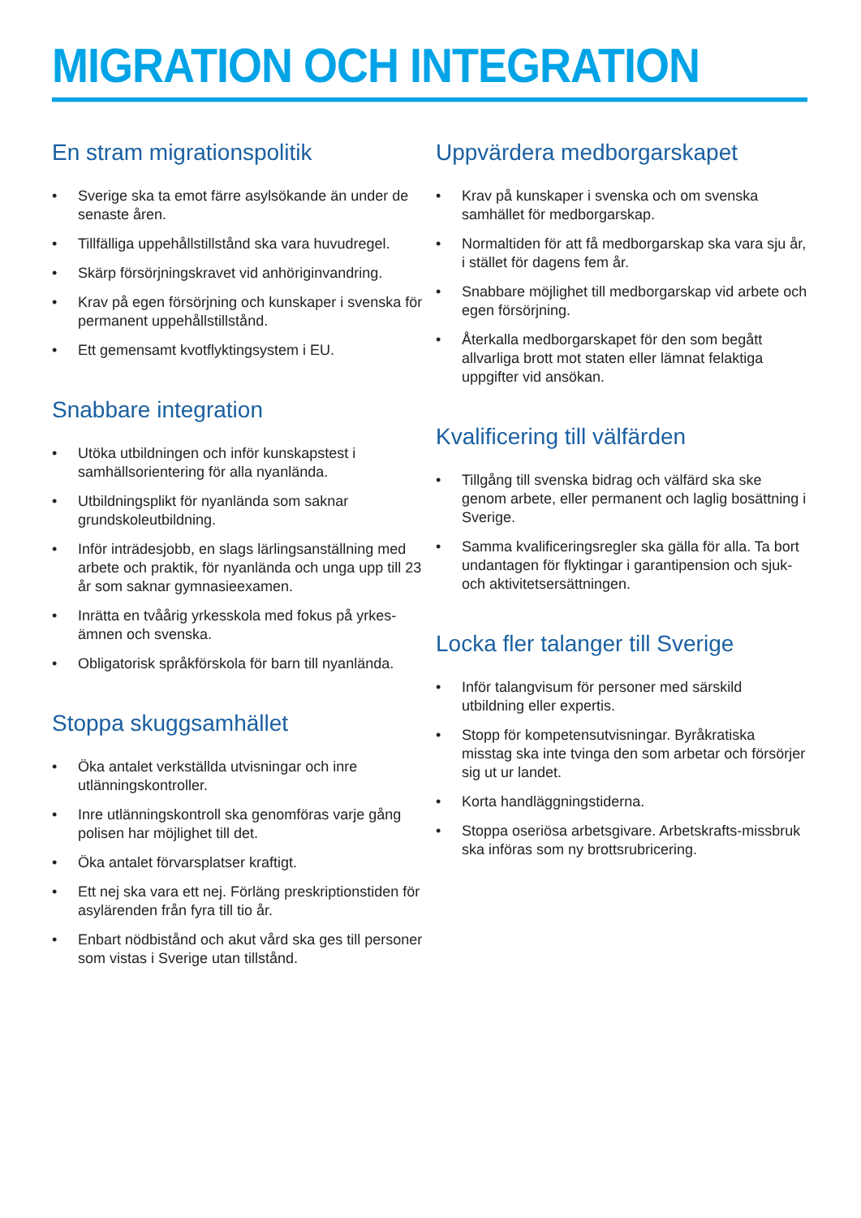MIGRATION OCH INTEGRATION
En stram migrationspolitik
• Sverige ska ta emot färre asylsökande än under de senaste åren.
• Tillfälliga uppehållstillstånd ska vara huvudregel.
• Skärp försörjningskravet vid anhöriginvandring.
• Krav på egen försörjning och kunskaper i svenska för permanent uppehållstillstånd.
• Ett gemensamt kvotflyktingsystem i EU.
Snabbare integration
• Utöka utbildningen och inför kunskapstest i samhällsorientering för alla nyanlända.
• Utbildningsplikt för nyanlända som saknar grundskoleutbildning.
• Inför inträdesjobb, en slags lärlingsanställning med arbete och praktik, för nyanlända och unga upp till 23 år som saknar gymnasieexamen.
• Inrätta en tvåårig yrkesskola med fokus på yrkes-ämnen och svenska.
• Obligatorisk språkförskola för barn till nyanlända.
Stoppa skuggsamhället
• Öka antalet verkställda utvisningar och inre utlänningskontroller.
• Inre utlänningskontroll ska genomföras varje gång polisen har möjlighet till det.
• Öka antalet förvarsplatser kraftigt.
• Ett nej ska vara ett nej. Förläng preskriptionstiden för asylärenden från fyra till tio år.
• Enbart nödbistånd och akut vård ska ges till personer som vistas i Sverige utan tillstånd.
Uppvärdera medborgarskapet
• Krav på kunskaper i svenska och om svenska samhället för medborgarskap.
• Normaltiden för att få medborgarskap ska vara sju år, i stället för dagens fem år.
• Snabbare möjlighet till medborgarskap vid arbete och egen försörjning.
• Återkalla medborgarskapet för den som begått allvarliga brott mot staten eller lämnat felaktiga uppgifter vid ansökan.
Kvalificering till välfärden
• Tillgång till svenska bidrag och välfärd ska ske genom arbete, eller permanent och laglig bosättning i Sverige.
• Samma kvalificeringsregler ska gälla för alla. Ta bort undantagen för flyktingar i garantipension och sjuk- och aktivitetsersättningen.
Locka fler talanger till Sverige
• Inför talangvisum för personer med särskild utbildning eller expertis.
• Stopp för kompetensutvisningar. Byråkratiska misstag ska inte tvinga den som arbetar och försörjer sig ut ur landet.
• Korta handläggningstiderna.
• Stoppa oseriösa arbetsgivare. Arbetskrafts-missbruk ska införas som ny brottsrubricering.